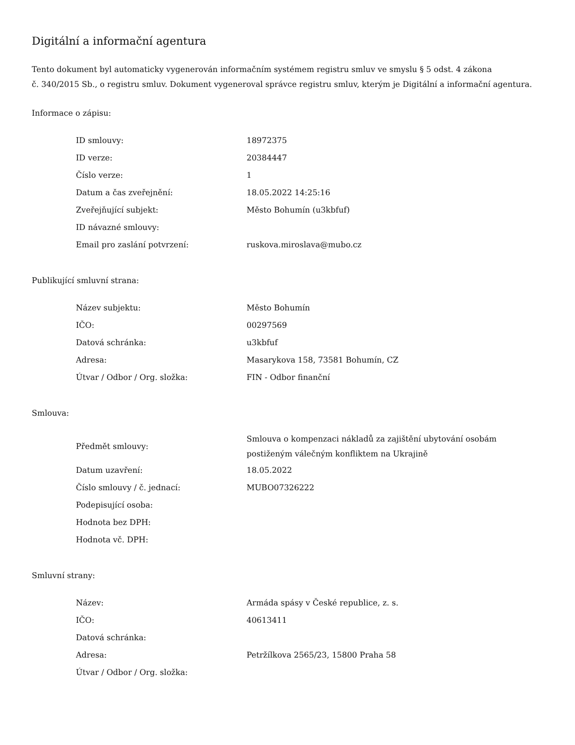Digitální a informační agentura
Tento dokument byl automaticky vygenerován informačním systémem registru smluv ve smyslu § 5 odst. 4 zákona
č. 340/2015 Sb., o registru smluv. Dokument vygeneroval správce registru smluv, kterým je Digitální a informační agentura.
Informace o zápisu:
| ID smlouvy: | 18972375 |
| ID verze: | 20384447 |
| Číslo verze: | 1 |
| Datum a čas zveřejnění: | 18.05.2022 14:25:16 |
| Zveřejňující subjekt: | Město Bohumín (u3kbfuf) |
| ID návazné smlouvy: | |
| Email pro zaslání potvrzení: | ruskova.miroslava@mubo.cz |
Publikující smluvní strana:
| Název subjektu: | Město Bohumín |
| IČO: | 00297569 |
| Datová schránka: | u3kbfuf |
| Adresa: | Masarykova 158, 73581 Bohumín, CZ |
| Útvar / Odbor / Org. složka: | FIN - Odbor finanční |
Smlouva:
| Předmět smlouvy: | Smlouva o kompenzaci nákladů za zajištění ubytování osobám postiženým válečným konfliktem na Ukrajině |
| Datum uzavření: | 18.05.2022 |
| Číslo smlouvy / č. jednací: | MUBO07326222 |
| Podepisující osoba: | |
| Hodnota bez DPH: | |
| Hodnota vč. DPH: | |
Smluvní strany:
| Název: | Armáda spásy v České republice, z. s. |
| IČO: | 40613411 |
| Datová schránka: | |
| Adresa: | Petržílkova 2565/23, 15800 Praha 58 |
| Útvar / Odbor / Org. složka: | |